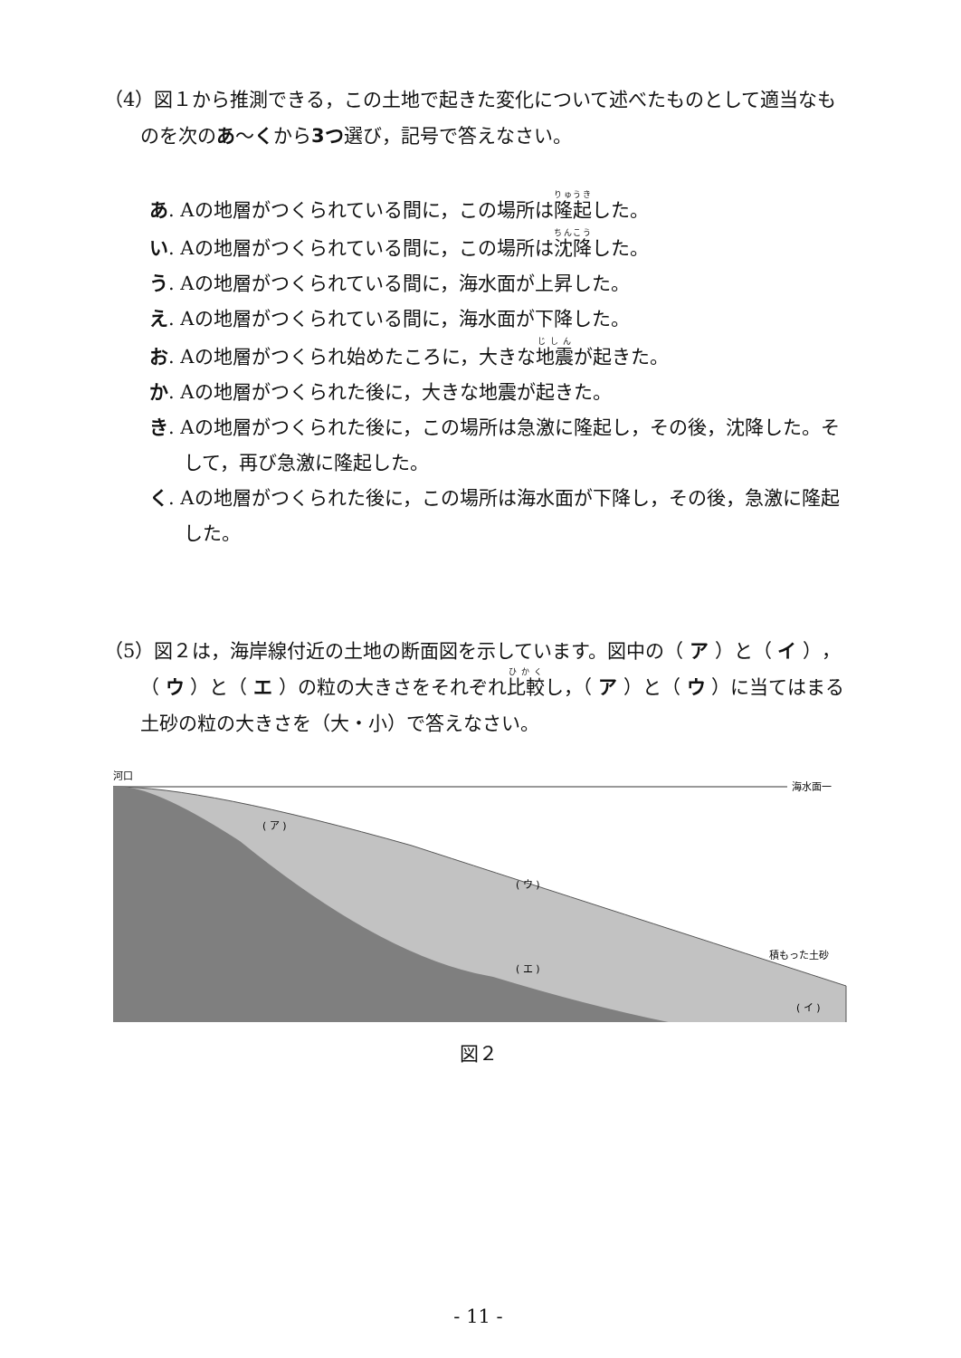（4）図１から推測できる，この土地で起きた変化について述べたものとして適当なものを次のあ～くから3つ選び，記号で答えなさい。
あ. Aの地層がつくられている間に，この場所は隆起した。
い. Aの地層がつくられている間に，この場所は沈降した。
う. Aの地層がつくられている間に，海水面が上昇した。
え. Aの地層がつくられている間に，海水面が下降した。
お. Aの地層がつくられ始めたころに，大きな地震が起きた。
か. Aの地層がつくられた後に，大きな地震が起きた。
き. Aの地層がつくられた後に，この場所は急激に隆起し，その後，沈降した。そして，再び急激に隆起した。
く. Aの地層がつくられた後に，この場所は海水面が下降し，その後，急激に隆起した。
（5）図２は，海岸線付近の土地の断面図を示しています。図中の（ ア ）と（ イ ），（ ウ ）と（ エ ）の粒の大きさをそれぞれ比較し，（ ア ）と（ ウ ）に当てはまる土砂の粒の大きさを（大・小）で答えなさい。
河口
海水面一
( ア )
( ウ )
( エ )
積もった土砂
( イ )
図２
- 11 -